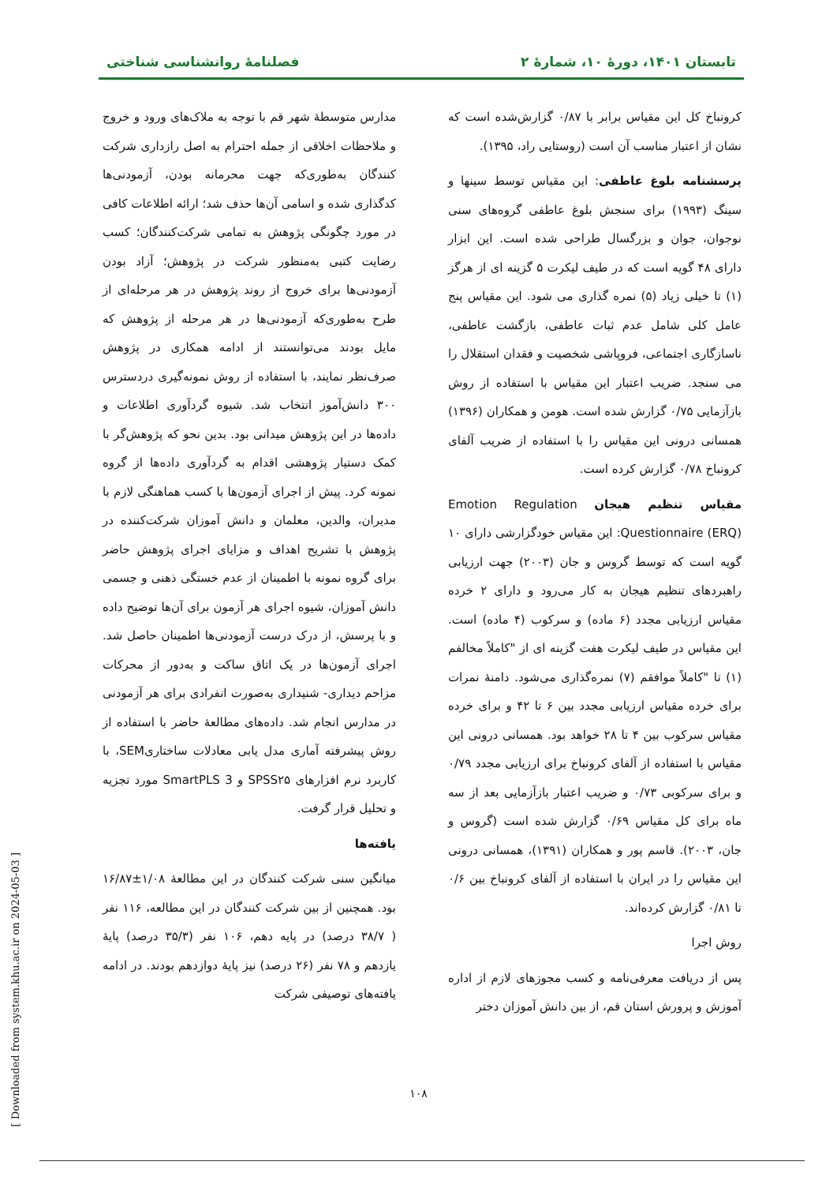تابستان ۱۴۰۱، دورۀ ۱۰، شمارۀ ۲ فصلنامۀ روانشناسی شناختی
کرونباخ کل این مقیاس برابر با ۰/۸۷ گزارش‌شده است که نشان از اعتبار مناسب آن است (روستایی راد، ۱۳۹۵).
پرسشنامه بلوغ عاطفی: این مقیاس توسط سینها و سینگ (۱۹۹۳) برای سنجش بلوغ عاطفی گروه‌های سنی نوجوان، جوان و بزرگسال طراحی شده است. این ابزار دارای ۴۸ گویه است که در طیف لیکرت ۵ گزینه ای از هرگز (۱) تا خیلی زیاد (۵) نمره گذاری می شود. این مقیاس پنج عامل کلی شامل عدم ثبات عاطفی، بازگشت عاطفی، ناسازگاری اجتماعی، فروپاشی شخصیت و فقدان استقلال را می سنجد. ضریب اعتبار این مقیاس با استفاده از روش بازآزمایی ۰/۷۵ گزارش شده است. هومن و همکاران (۱۳۹۶) همسانی درونی این مقیاس را با استفاده از ضریب آلفای کرونباخ ۰/۷۸ گزارش کرده است.
مقیاس تنظیم هیجان Emotion Regulation Questionnaire (ERQ): این مقیاس خودگزارشی دارای ۱۰ گویه است که توسط گروس و جان (۲۰۰۳) جهت ارزیابی راهبردهای تنظیم هیجان به کار می‌رود و دارای ۲ خرده مقیاس ارزیابی مجدد (۶ ماده) و سرکوب (۴ ماده) است. این مقیاس در طیف لیکرت هفت گزینه ای از "کاملاً مخالفم (۱) تا "کاملاً موافقم (۷) نمره‌گذاری می‌شود. دامنۀ نمرات برای خرده مقیاس ارزیابی مجدد بین ۶ تا ۴۲ و برای خرده مقیاس سرکوب بین ۴ تا ۲۸ خواهد بود. همسانی درونی این مقیاس با استفاده از آلفای کرونباخ برای ارزیابی مجدد ۰/۷۹ و برای سرکوبی ۰/۷۳ و ضریب اعتبار بازآزمایی بعد از سه ماه برای کل مقیاس ۰/۶۹ گزارش شده است (گروس و جان، ۲۰۰۳). قاسم پور و همکاران (۱۳۹۱)، همسانی درونی این مقیاس را در ایران با استفاده از آلفای کرونباخ بین ۰/۶ تا ۰/۸۱ گزارش کرده‌اند.
روش اجرا
پس از دریافت معرفی‌نامه و کسب مجوزهای لازم از اداره آموزش و پرورش استان قم، از بین دانش آموزان دختر
مدارس متوسطۀ شهر قم با توجه به ملاک‌های ورود و خروج و ملاحظات اخلاقی از جمله احترام به اصل رازداری شرکت کنندگان به‌طوری‌که جهت محرمانه بودن، آزمودنی‌ها کدگذاری شده و اسامی آن‌ها حذف شد؛ ارائه اطلاعات کافی در مورد چگونگی پژوهش به تمامی شرکت‌کنندگان؛ کسب رضایت کتبی به‌منظور شرکت در پژوهش؛ آزاد بودن آزمودنی‌ها برای خروج از روند پژوهش در هر مرحله‌ای از طرح به‌طوری‌که آزمودنی‌ها در هر مرحله از پژوهش که مایل بودند می‌توانستند از ادامه همکاری در پژوهش صرف‌نظر نمایند، با استفاده از روش نمونه‌گیری دردسترس ۳۰۰ دانش‌آموز انتخاب شد. شیوه گردآوری اطلاعات و داده‌ها در این پژوهش میدانی بود. بدین نحو که پژوهش‌گر با کمک دستیار پژوهشی اقدام به گردآوری داده‌ها از گروه نمونه کرد. پیش از اجرای آزمون‌ها با کسب هماهنگی لازم با مدیران، والدین، معلمان و دانش آموزان شرکت‌کننده در پژوهش با تشریح اهداف و مزایای اجرای پژوهش حاضر برای گروه نمونه با اطمینان از عدم خستگی ذهنی و جسمی دانش آموزان، شیوه اجرای هر آزمون برای آن‌ها توضیح داده و با پرسش، از درک درست آزمودنی‌ها اطمینان حاصل شد. اجرای آزمون‌ها در یک اتاق ساکت و به‌دور از محرکات مزاحم دیداری- شنیداری به‌صورت انفرادی برای هر آزمودنی در مدارس انجام شد. داده‌های مطالعۀ حاضر با استفاده از روش پیشرفته آماری مدل یابی معادلات ساختاریSEM، با کاربرد نرم افزارهای SPSS۲۵ و SmartPLS 3 مورد تجزیه و تحلیل قرار گرفت.
یافته‌ها
میانگین سنی شرکت کنندگان در این مطالعۀ ۱/۰۸±۱۶/۸۷ بود. همچنین از بین شرکت کنندگان در این مطالعه، ۱۱۶ نفر ( ۳۸/۷ درصد) در پایه دهم، ۱۰۶ نفر (۳۵/۳ درصد) پایۀ یازدهم و ۷۸ نفر (۲۶ درصد) نیز پایۀ دوازدهم بودند. در ادامه یافته‌های توصیفی شرکت
۱۰۸
[ Downloaded from system.khu.ac.ir on 2024-05-03 ]